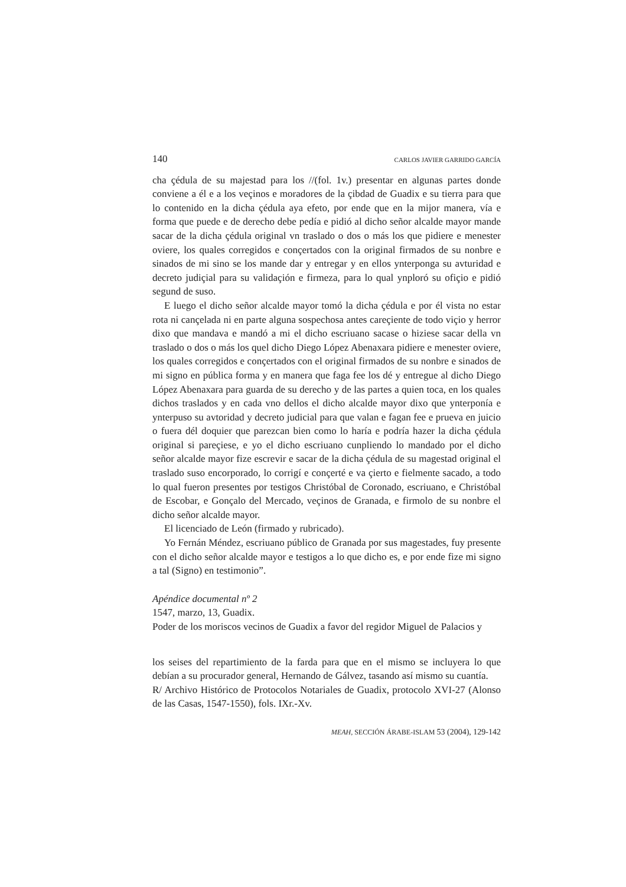140 CARLOS JAVIER GARRIDO GARCÍA
cha çédula de su majestad para los //(fol. 1v.) presentar en algunas partes donde conviene a él e a los veçinos e moradores de la çibdad de Guadix e su tierra para que lo contenido en la dicha çédula aya efeto, por ende que en la mijor manera, vía e forma que puede e de derecho debe pedía e pidió al dicho señor alcalde mayor mande sacar de la dicha çédula original vn traslado o dos o más los que pidiere e menester oviere, los quales corregidos e conçertados con la original firmados de su nonbre e sinados de mi sino se los mande dar y entregar y en ellos ynterponga su avturidad e decreto judiçial para su validaçión e firmeza, para lo qual ynploró su ofiçio e pidió segund de suso.
E luego el dicho señor alcalde mayor tomó la dicha çédula e por él vista no estar rota ni cançelada ni en parte alguna sospechosa antes careçiente de todo viçio y herror dixo que mandava e mandó a mi el dicho escriuano sacase o hiziese sacar della vn traslado o dos o más los quel dicho Diego López Abenaxara pidiere e menester oviere, los quales corregidos e conçertados con el original firmados de su nonbre e sinados de mi signo en pública forma y en manera que faga fee los dé y entregue al dicho Diego López Abenaxara para guarda de su derecho y de las partes a quien toca, en los quales dichos traslados y en cada vno dellos el dicho alcalde mayor dixo que ynterponía e ynterpuso su avtoridad y decreto judicial para que valan e fagan fee e prueva en juicio o fuera dél doquier que parezcan bien como lo haría e podría hazer la dicha çédula original si pareçiese, e yo el dicho escriuano cunpliendo lo mandado por el dicho señor alcalde mayor fize escrevir e sacar de la dicha çédula de su magestad original el traslado suso encorporado, lo corrigí e conçerté e va çierto e fielmente sacado, a todo lo qual fueron presentes por testigos Christóbal de Coronado, escriuano, e Christóbal de Escobar, e Gonçalo del Mercado, veçinos de Granada, e firmolo de su nonbre el dicho señor alcalde mayor.
El licenciado de León (firmado y rubricado).
Yo Fernán Méndez, escriuano público de Granada por sus magestades, fuy presente con el dicho señor alcalde mayor e testigos a lo que dicho es, e por ende fize mi signo a tal (Signo) en testimonio”.
Apéndice documental nº 2
1547, marzo, 13, Guadix.
Poder de los moriscos vecinos de Guadix a favor del regidor Miguel de Palacios y
los seises del repartimiento de la farda para que en el mismo se incluyera lo que debían a su procurador general, Hernando de Gálvez, tasando así mismo su cuantía.
R/ Archivo Histórico de Protocolos Notariales de Guadix, protocolo XVI-27 (Alonso de las Casas, 1547-1550), fols. IXr.-Xv.
MEAH, SECCIÓN ÁRABE-ISLAM 53 (2004), 129-142